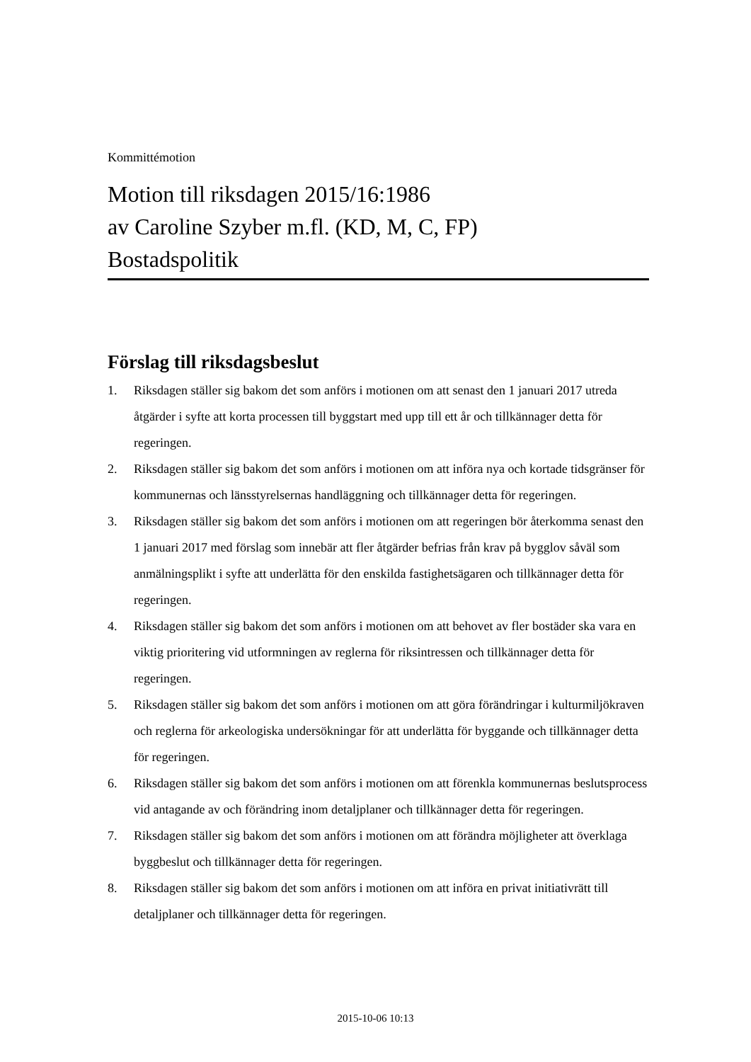Kommittémotion
Motion till riksdagen 2015/16:1986
av Caroline Szyber m.fl. (KD, M, C, FP)
Bostadspolitik
Förslag till riksdagsbeslut
1. Riksdagen ställer sig bakom det som anförs i motionen om att senast den 1 januari 2017 utreda åtgärder i syfte att korta processen till byggstart med upp till ett år och tillkännager detta för regeringen.
2. Riksdagen ställer sig bakom det som anförs i motionen om att införa nya och kortade tidsgränser för kommunernas och länsstyrelsernas handläggning och tillkännager detta för regeringen.
3. Riksdagen ställer sig bakom det som anförs i motionen om att regeringen bör återkomma senast den 1 januari 2017 med förslag som innebär att fler åtgärder befrias från krav på bygglov såväl som anmälningsplikt i syfte att underlätta för den enskilda fastighetsägaren och tillkännager detta för regeringen.
4. Riksdagen ställer sig bakom det som anförs i motionen om att behovet av fler bostäder ska vara en viktig prioritering vid utformningen av reglerna för riksintressen och tillkännager detta för regeringen.
5. Riksdagen ställer sig bakom det som anförs i motionen om att göra förändringar i kulturmiljökraven och reglerna för arkeologiska undersökningar för att underlätta för byggande och tillkännager detta för regeringen.
6. Riksdagen ställer sig bakom det som anförs i motionen om att förenkla kommunernas beslutsprocess vid antagande av och förändring inom detaljplaner och tillkännager detta för regeringen.
7. Riksdagen ställer sig bakom det som anförs i motionen om att förändra möjligheter att överklaga byggbeslut och tillkännager detta för regeringen.
8. Riksdagen ställer sig bakom det som anförs i motionen om att införa en privat initiativrätt till detaljplaner och tillkännager detta för regeringen.
2015-10-06 10:13